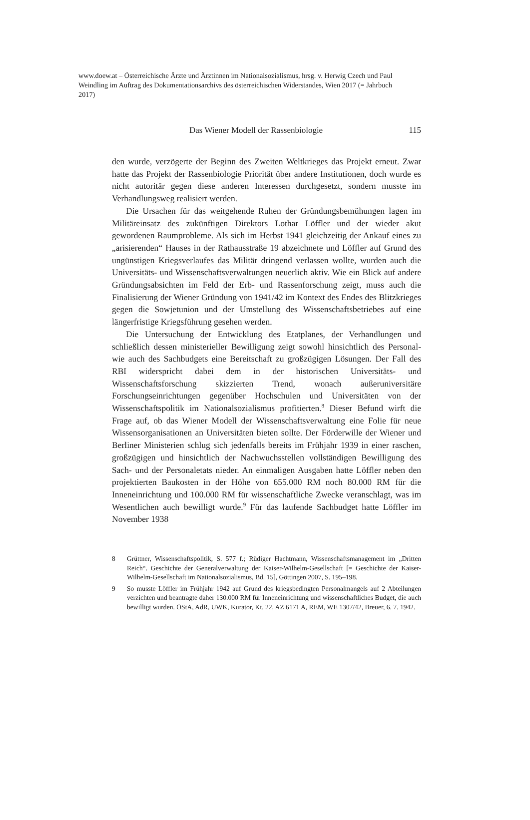www.doew.at – Österreichische Ärzte und Ärztinnen im Nationalsozialismus, hrsg. v. Herwig Czech und Paul Weindling im Auftrag des Dokumentationsarchivs des österreichischen Widerstandes, Wien 2017 (= Jahrbuch 2017)
Das Wiener Modell der Rassenbiologie 115
den wurde, verzögerte der Beginn des Zweiten Weltkrieges das Projekt erneut. Zwar hatte das Projekt der Rassenbiologie Priorität über andere Institutionen, doch wurde es nicht autoritär gegen diese anderen Interessen durchgesetzt, sondern musste im Verhandlungsweg realisiert werden.
Die Ursachen für das weitgehende Ruhen der Gründungsbemühungen lagen im Militäreinsatz des zukünftigen Direktors Lothar Löffler und der wieder akut gewordenen Raumprobleme. Als sich im Herbst 1941 gleichzeitig der Ankauf eines zu „arisierenden“ Hauses in der Rathausstraße 19 abzeichnete und Löffler auf Grund des ungünstigen Kriegsverlaufes das Militär dringend verlassen wollte, wurden auch die Universitäts- und Wissenschaftsverwaltungen neuerlich aktiv. Wie ein Blick auf andere Gründungsabsichten im Feld der Erb- und Rassenforschung zeigt, muss auch die Finalisierung der Wiener Gründung von 1941/42 im Kontext des Endes des Blitzkrieges gegen die Sowjetunion und der Umstellung des Wissenschaftsbetriebes auf eine längerfristige Kriegsführung gesehen werden.
Die Untersuchung der Entwicklung des Etatplanes, der Verhandlungen und schließlich dessen ministerieller Bewilligung zeigt sowohl hinsichtlich des Personal- wie auch des Sachbudgets eine Bereitschaft zu großzügigen Lösungen. Der Fall des RBI widerspricht dabei dem in der historischen Universitäts- und Wissenschaftsforschung skizzierten Trend, wonach außeruniversitäre Forschungseinrichtungen gegenüber Hochschulen und Universitäten von der Wissenschaftspolitik im Nationalsozialismus profitierten.<sup>8</sup> Dieser Befund wirft die Frage auf, ob das Wiener Modell der Wissenschaftsverwaltung eine Folie für neue Wissensorganisationen an Universitäten bieten sollte. Der Förderwille der Wiener und Berliner Ministerien schlug sich jedenfalls bereits im Frühjahr 1939 in einer raschen, großzügigen und hinsichtlich der Nachwuchsstellen vollständigen Bewilligung des Sach- und der Personaletats nieder. An einmaligen Ausgaben hatte Löffler neben den projektierten Baukosten in der Höhe von 655.000 RM noch 80.000 RM für die Inneneinrichtung und 100.000 RM für wissenschaftliche Zwecke veranschlagt, was im Wesentlichen auch bewilligt wurde.<sup>9</sup> Für das laufende Sachbudget hatte Löffler im November 1938
8 Grüttner, Wissenschaftspolitik, S. 577 f.; Rüdiger Hachtmann, Wissenschaftsmanagement im „Dritten Reich“. Geschichte der Generalverwaltung der Kaiser-Wilhelm-Gesellschaft [= Geschichte der Kaiser-Wilhelm-Gesellschaft im Nationalsozialismus, Bd. 15], Göttingen 2007, S. 195–198.
9 So musste Löffler im Frühjahr 1942 auf Grund des kriegsbedingten Personalmangels auf 2 Abteilungen verzichten und beantragte daher 130.000 RM für Inneneinrichtung und wissenschaftliches Budget, die auch bewilligt wurden. ÖStA, AdR, UWK, Kurator, Kt. 22, AZ 6171 A, REM, WE 1307/42, Breuer, 6. 7. 1942.